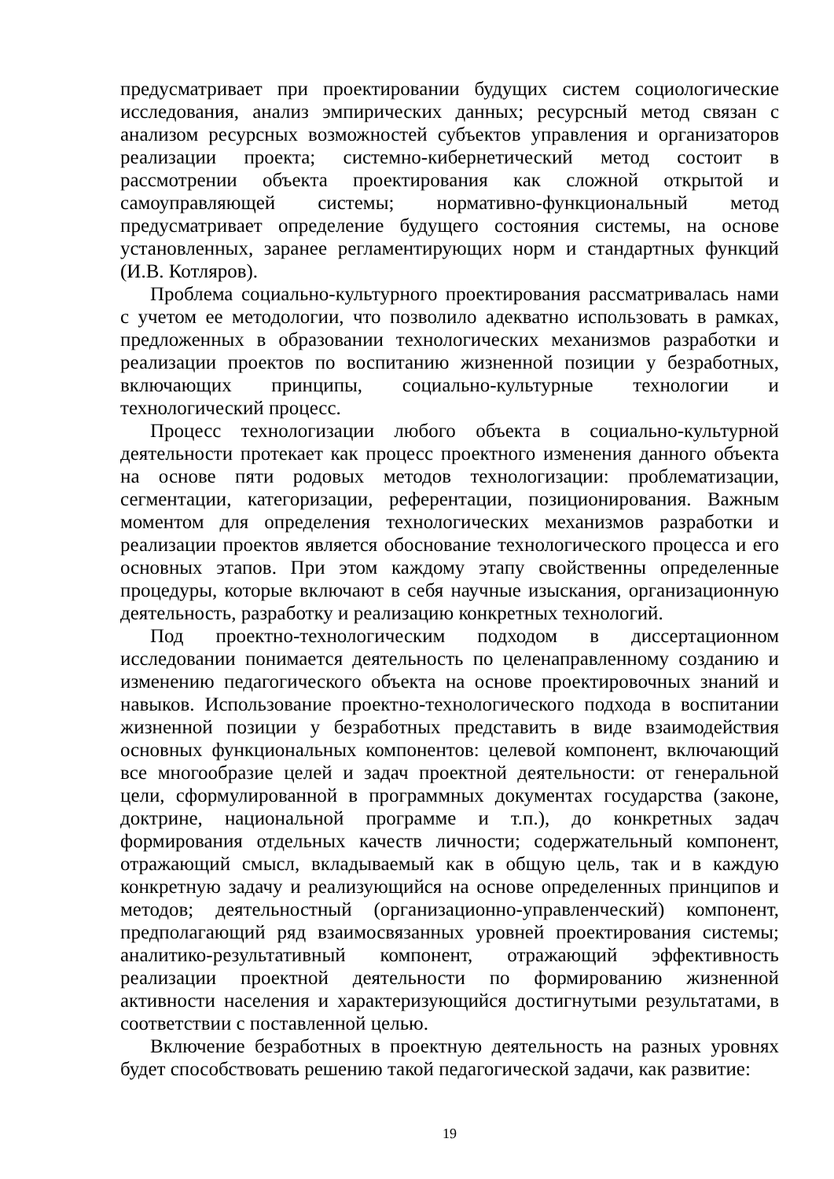предусматривает при проектировании будущих систем социологические исследования, анализ эмпирических данных; ресурсный метод связан с анализом ресурсных возможностей субъектов управления и организаторов реализации проекта; системно-кибернетический метод состоит в рассмотрении объекта проектирования как сложной открытой и самоуправляющей системы; нормативно-функциональный метод предусматривает определение будущего состояния системы, на основе установленных, заранее регламентирующих норм и стандартных функций (И.В. Котляров).
Проблема социально-культурного проектирования рассматривалась нами с учетом ее методологии, что позволило адекватно использовать в рамках, предложенных в образовании технологических механизмов разработки и реализации проектов по воспитанию жизненной позиции у безработных, включающих принципы, социально-культурные технологии и технологический процесс.
Процесс технологизации любого объекта в социально-культурной деятельности протекает как процесс проектного изменения данного объекта на основе пяти родовых методов технологизации: проблематизации, сегментации, категоризации, референтации, позиционирования. Важным моментом для определения технологических механизмов разработки и реализации проектов является обоснование технологического процесса и его основных этапов. При этом каждому этапу свойственны определенные процедуры, которые включают в себя научные изыскания, организационную деятельность, разработку и реализацию конкретных технологий.
Под проектно-технологическим подходом в диссертационном исследовании понимается деятельность по целенаправленному созданию и изменению педагогического объекта на основе проектировочных знаний и навыков. Использование проектно-технологического подхода в воспитании жизненной позиции у безработных представить в виде взаимодействия основных функциональных компонентов: целевой компонент, включающий все многообразие целей и задач проектной деятельности: от генеральной цели, сформулированной в программных документах государства (законе, доктрине, национальной программе и т.п.), до конкретных задач формирования отдельных качеств личности; содержательный компонент, отражающий смысл, вкладываемый как в общую цель, так и в каждую конкретную задачу и реализующийся на основе определенных принципов и методов; деятельностный (организационно-управленческий) компонент, предполагающий ряд взаимосвязанных уровней проектирования системы; аналитико-результативный компонент, отражающий эффективность реализации проектной деятельности по формированию жизненной активности населения и характеризующийся достигнутыми результатами, в соответствии с поставленной целью.
Включение безработных в проектную деятельность на разных уровнях будет способствовать решению такой педагогической задачи, как развитие:
19